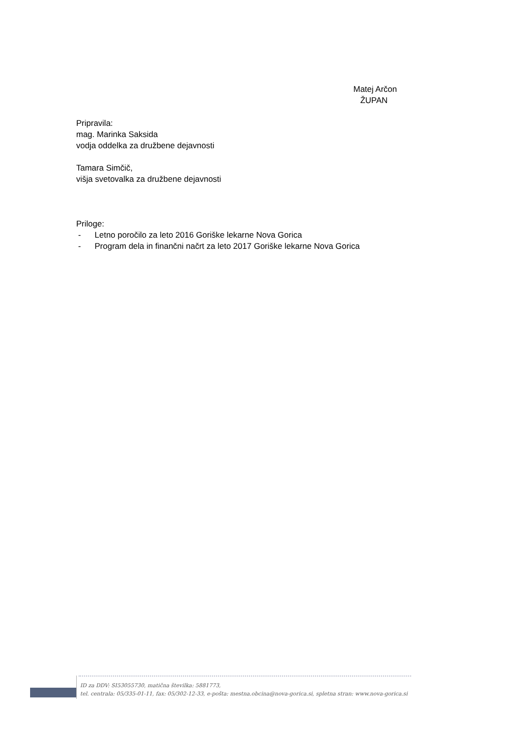Matej Arčon
ŽUPAN
Pripravila:
mag. Marinka Saksida
vodja oddelka za družbene dejavnosti
Tamara Simčič,
višja svetovalka za družbene dejavnosti
Priloge:
- Letno poročilo za leto 2016 Goriške lekarne Nova Gorica
- Program dela in finančni načrt za leto 2017 Goriške lekarne Nova Gorica
ID za DDV: SI53055730, matična številka: 5881773,
tel. centrala: 05/335-01-11, fax: 05/302-12-33, e-pošta: mestna.obcina@nova-gorica.si, spletna stran: www.nova-gorica.si